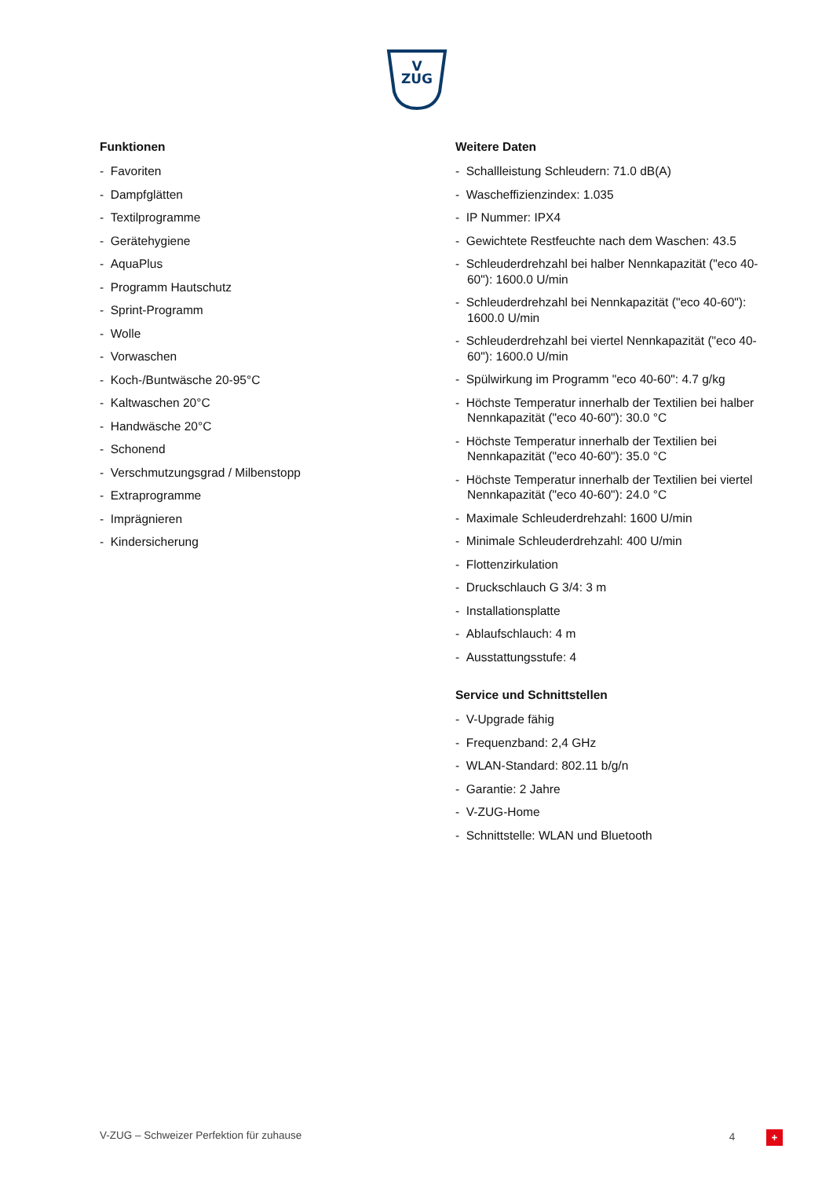V
ZUG
Funktionen
- Favoriten
- Dampfglätten
- Textilprogramme
- Gerätehygiene
- AquaPlus
- Programm Hautschutz
- Sprint-Programm
- Wolle
- Vorwaschen
- Koch-/Buntwäsche 20-95°C
- Kaltwaschen 20°C
- Handwäsche 20°C
- Schonend
- Verschmutzungsgrad / Milbenstopp
- Extraprogramme
- Imprägnieren
- Kindersicherung
Weitere Daten
- Schallleistung Schleudern: 71.0 dB(A)
- Wascheffizienzindex: 1.035
- IP Nummer: IPX4
- Gewichtete Restfeuchte nach dem Waschen: 43.5
- Schleuderdrehzahl bei halber Nennkapazität ("eco 40-60"): 1600.0 U/min
- Schleuderdrehzahl bei Nennkapazität ("eco 40-60"): 1600.0 U/min
- Schleuderdrehzahl bei viertel Nennkapazität ("eco 40-60"): 1600.0 U/min
- Spülwirkung im Programm "eco 40-60": 4.7 g/kg
- Höchste Temperatur innerhalb der Textilien bei halber Nennkapazität ("eco 40-60"): 30.0 °C
- Höchste Temperatur innerhalb der Textilien bei Nennkapazität ("eco 40-60"): 35.0 °C
- Höchste Temperatur innerhalb der Textilien bei viertel Nennkapazität ("eco 40-60"): 24.0 °C
- Maximale Schleuderdrehzahl: 1600 U/min
- Minimale Schleuderdrehzahl: 400 U/min
- Flottenzirkulation
- Druckschlauch G 3/4: 3 m
- Installationsplatte
- Ablaufschlauch: 4 m
- Ausstattungsstufe: 4
Service und Schnittstellen
- V-Upgrade fähig
- Frequenzband: 2,4 GHz
- WLAN-Standard: 802.11 b/g/n
- Garantie: 2 Jahre
- V-ZUG-Home
- Schnittstelle: WLAN und Bluetooth
V-ZUG – Schweizer Perfektion für zuhause 4 +